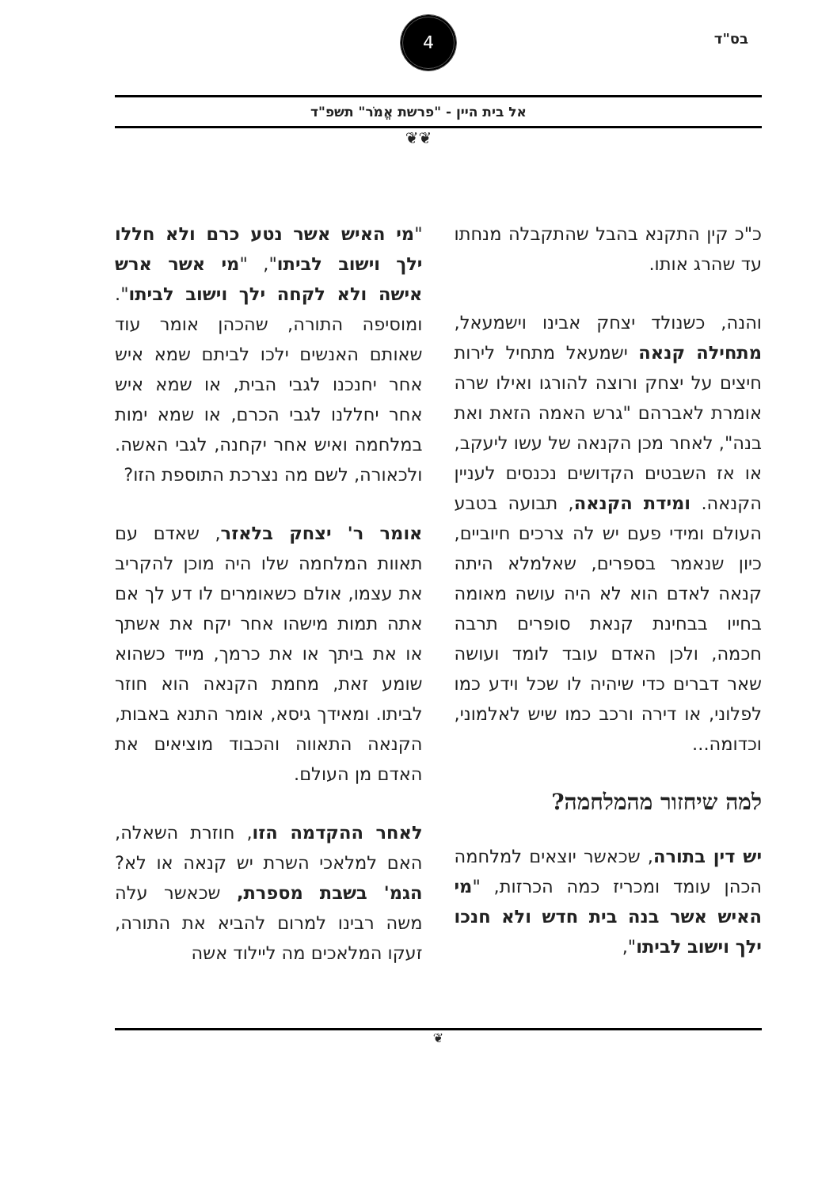בס"ד
4
אל בית היין - "פרשת אֱמֹר" תשפ"ד
❦❦
כ"כ קין התקנא בהבל שהתקבלה מנחתו עד שהרג אותו.
והנה, כשנולד יצחק אבינו וישמעאל, מתחילה קנאה ישמעאל מתחיל לירות חיצים על יצחק ורוצה להורגו ואילו שרה אומרת לאברהם "גרש האמה הזאת ואת בנה", לאחר מכן הקנאה של עשו ליעקב, או אז השבטים הקדושים נכנסים לעניין הקנאה. ומידת הקנאה, תבועה בטבע העולם ומידי פעם יש לה צרכים חיוביים, כיון שנאמר בספרים, שאלמלא היתה קנאה לאדם הוא לא היה עושה מאומה בחייו בבחינת קנאת סופרים תרבה חכמה, ולכן האדם עובד לומד ועושה שאר דברים כדי שיהיה לו שכל וידע כמו לפלוני, או דירה ורכב כמו שיש לאלמוני, וכדומה...
למה שיחזור מהמלחמה?
יש דין בתורה, שכאשר יוצאים למלחמה הכהן עומד ומכריז כמה הכרזות, "מי האיש אשר בנה בית חדש ולא חנכו ילך וישוב לביתו",
"מי האיש אשר נטע כרם ולא חללו ילך וישוב לביתו", "מי אשר ארש אישה ולא לקחה ילך וישוב לביתו". ומוסיפה התורה, שהכהן אומר עוד שאותם האנשים ילכו לביתם שמא איש אחר יחנכנו לגבי הבית, או שמא איש אחר יחללנו לגבי הכרם, או שמא ימות במלחמה ואיש אחר יקחנה, לגבי האשה. ולכאורה, לשם מה נצרכת התוספת הזו?
אומר ר' יצחק בלאזר, שאדם עם תאוות המלחמה שלו היה מוכן להקריב את עצמו, אולם כשאומרים לו דע לך אם אתה תמות מישהו אחר יקח את אשתך או את ביתך או את כרמך, מייד כשהוא שומע זאת, מחמת הקנאה הוא חוזר לביתו. ומאידך גיסא, אומר התנא באבות, הקנאה התאווה והכבוד מוציאים את האדם מן העולם.
לאחר ההקדמה הזו, חוזרת השאלה, האם למלאכי השרת יש קנאה או לא? הגמ' בשבת מספרת, שכאשר עלה משה רבינו למרום להביא את התורה, זעקו המלאכים מה ליילוד אשה
❦